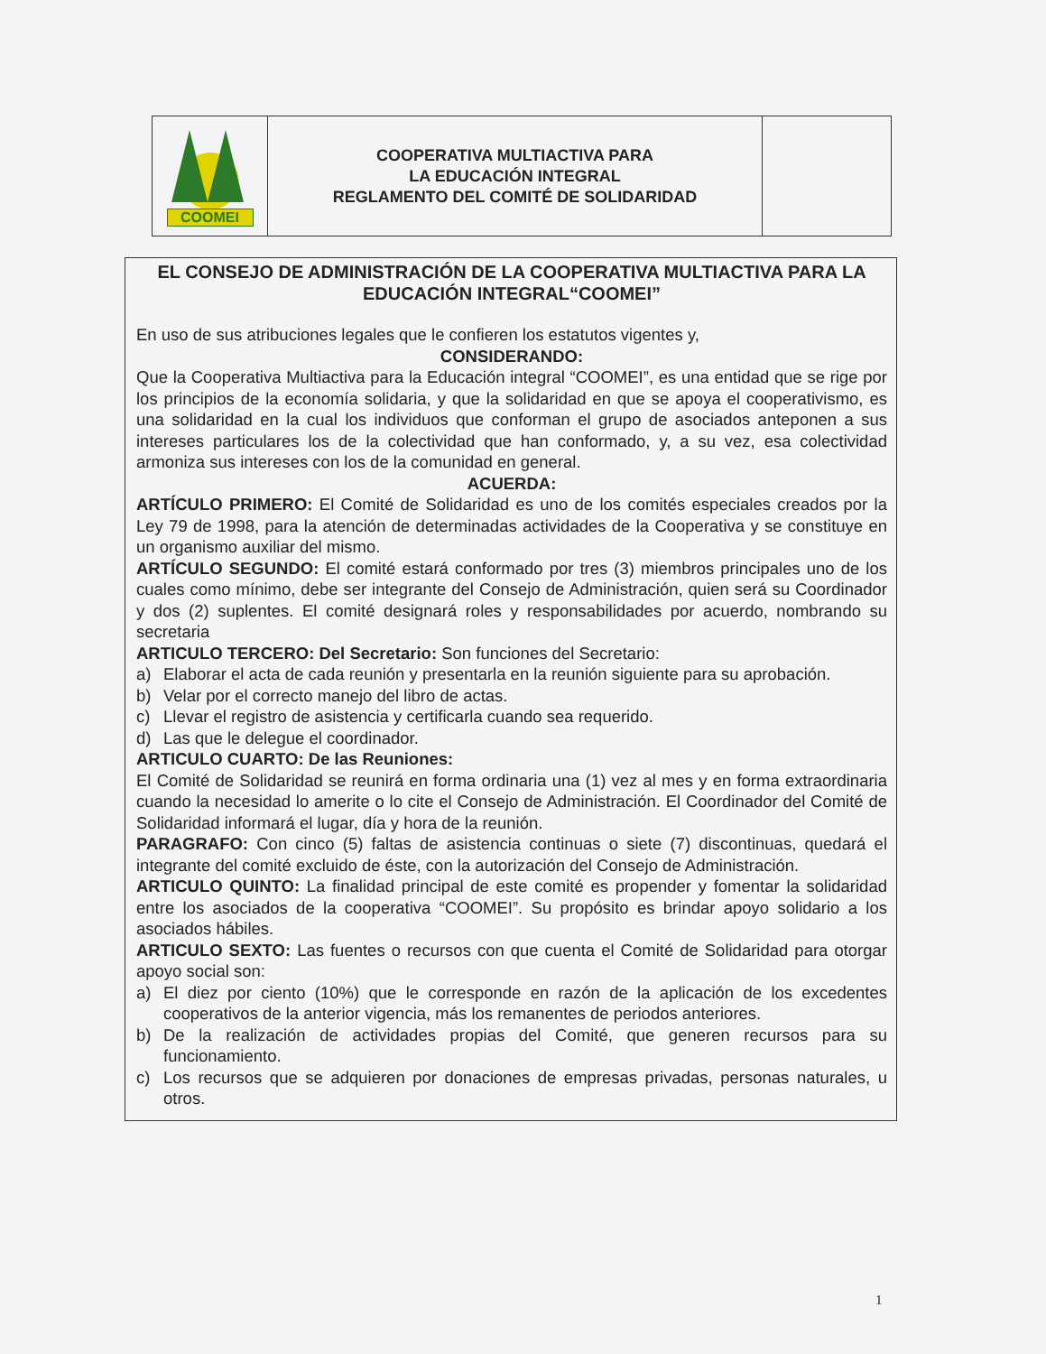| COOMEI | COOPERATIVA MULTIACTIVA PARA LA EDUCACIÓN INTEGRAL REGLAMENTO DEL COMITÉ DE SOLIDARIDAD | |
EL CONSEJO DE ADMINISTRACIÓN DE LA COOPERATIVA MULTIACTIVA PARA LA EDUCACIÓN INTEGRAL“COOMEI”
En uso de sus atribuciones legales que le confieren los estatutos vigentes y,
CONSIDERANDO:
Que la Cooperativa Multiactiva para la Educación integral “COOMEI”, es una entidad que se rige por los principios de la economía solidaria, y que la solidaridad en que se apoya el cooperativismo, es una solidaridad en la cual los individuos que conforman el grupo de asociados anteponen a sus intereses particulares los de la colectividad que han conformado, y, a su vez, esa colectividad armoniza sus intereses con los de la comunidad en general.
ACUERDA:
ARTÍCULO PRIMERO: El Comité de Solidaridad es uno de los comités especiales creados por la Ley 79 de 1998, para la atención de determinadas actividades de la Cooperativa y se constituye en un organismo auxiliar del mismo.
ARTÍCULO SEGUNDO: El comité estará conformado por tres (3) miembros principales uno de los cuales como mínimo, debe ser integrante del Consejo de Administración, quien será su Coordinador y dos (2) suplentes. El comité designará roles y responsabilidades por acuerdo, nombrando su secretaria
ARTICULO TERCERO: Del Secretario: Son funciones del Secretario:
a) Elaborar el acta de cada reunión y presentarla en la reunión siguiente para su aprobación.
b) Velar por el correcto manejo del libro de actas.
c) Llevar el registro de asistencia y certificarla cuando sea requerido.
d) Las que le delegue el coordinador.
ARTICULO CUARTO: De las Reuniones:
El Comité de Solidaridad se reunirá en forma ordinaria una (1) vez al mes y en forma extraordinaria cuando la necesidad lo amerite o lo cite el Consejo de Administración. El Coordinador del Comité de Solidaridad informará el lugar, día y hora de la reunión.
PARAGRAFO: Con cinco (5) faltas de asistencia continuas o siete (7) discontinuas, quedará el integrante del comité excluido de éste, con la autorización del Consejo de Administración.
ARTICULO QUINTO: La finalidad principal de este comité es propender y fomentar la solidaridad entre los asociados de la cooperativa “COOMEI”. Su propósito es brindar apoyo solidario a los asociados hábiles.
ARTICULO SEXTO: Las fuentes o recursos con que cuenta el Comité de Solidaridad para otorgar apoyo social son:
a) El diez por ciento (10%) que le corresponde en razón de la aplicación de los excedentes cooperativos de la anterior vigencia, más los remanentes de periodos anteriores.
b) De la realización de actividades propias del Comité, que generen recursos para su funcionamiento.
c) Los recursos que se adquieren por donaciones de empresas privadas, personas naturales, u otros.
1